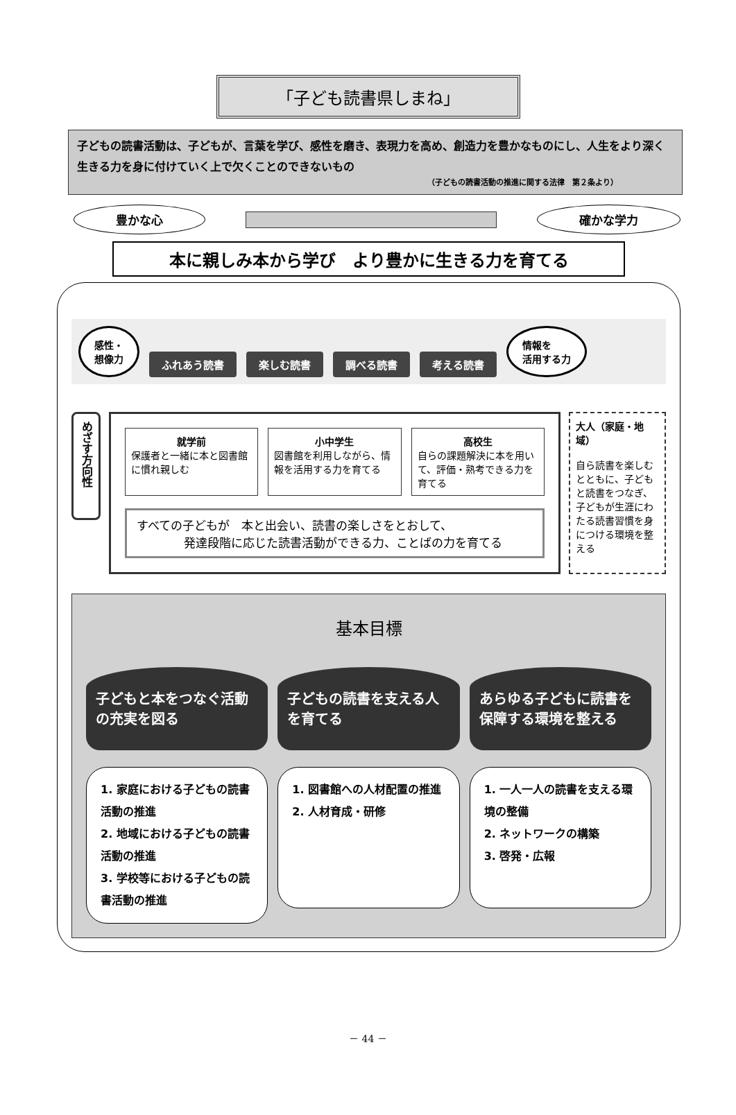「子ども読書県しまね」
子どもの読書活動は、子どもが、言葉を学び、感性を磨き、表現力を高め、創造力を豊かなものにし、人生をより深く生きる力を身に付けていく上で欠くことのできないもの
（子どもの読書活動の推進に関する法律　第２条より）
豊かな心 確かな学力
本に親しみ本から学び　より豊かに生きる力を育てる
感性・
想像力 ふれあう読書 楽しむ読書 調べる読書 考える読書 情報を
活用する力
めざす方向性
就学前
保護者と一緒に本と図書館に慣れ親しむ
小中学生
図書館を利用しながら、情報を活用する力を育てる
高校生
自らの課題解決に本を用いて、評価・熟考できる力を育てる
すべての子どもが　本と出会い、読書の楽しさをとおして、
　　　　発達段階に応じた読書活動ができる力、ことばの力を育てる
大人（家庭・地域）
自ら読書を楽しむとともに、子どもと読書をつなぎ、子どもが生涯にわたる読書習慣を身につける環境を整える
基本目標
子どもと本をつなぐ活動の充実を図る
1. 家庭における子どもの読書活動の推進
2. 地域における子どもの読書活動の推進
3. 学校等における子どもの読書活動の推進
子どもの読書を支える人を育てる
1. 図書館への人材配置の推進
2. 人材育成・研修
あらゆる子どもに読書を保障する環境を整える
1. 一人一人の読書を支える環境の整備
2. ネットワークの構築
3. 啓発・広報
－ 44 －